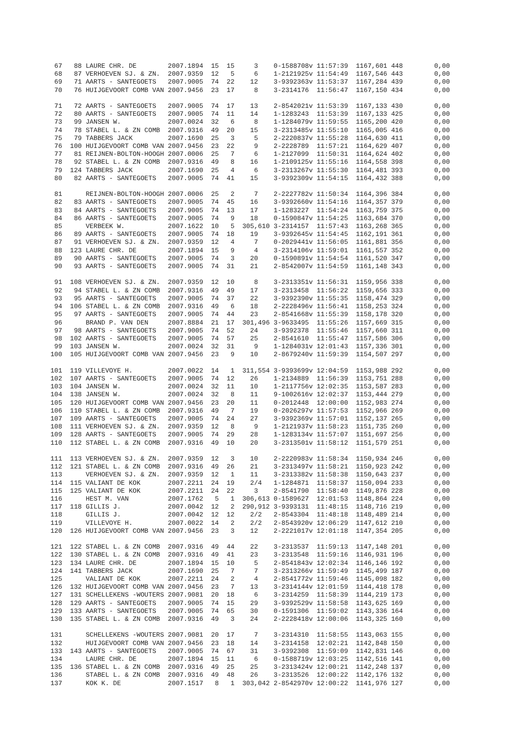67   88 LAURE CHR. DE        2007.1894  15  15     3    0-1588708v 11:57:39  1167,601 448        0,00
  68   87 VERHOEVEN SJ. & ZN.  2007.9359  12   5     6    1-2121925v 11:54:49  1167,546 443        0,00
  69   71 AARTS - SANTEGOETS   2007.9005  74  22    12    3-9392363v 11:53:37  1167,284 439        0,00
  70   76 HUIJGEVOORT COMB VAN 2007.9456  23  17     8    3-2314176  11:56:47  1167,150 434        0,00

  71   72 AARTS - SANTEGOETS   2007.9005  74  17    13    2-8542021v 11:53:39  1167,133 430        0,00
  72   80 AARTS - SANTEGOETS   2007.9005  74  11    14    1-1283243  11:53:39  1167,133 425        0,00
  73   99 JANSEN W.            2007.0024  32   6     8    1-1284079v 11:59:55  1165,200 420        0,00
  74   78 STABEL L. & ZN COMB  2007.9316  49  20    15    3-2313485v 11:55:10  1165,005 416        0,00
  75   79 TABBERS JACK         2007.1690  25   3     5    2-2220837v 11:55:28  1164,630 411        0,00
  76  100 HUIJGEVOORT COMB VAN 2007.9456  23  22     9    2-2228789  11:57:21  1164,629 407        0,00
  77   81 REIJNEN-BOLTON-HOOGH 2007.0006  25   7     6    1-2127099  11:50:31  1164,624 402        0,00
  78   92 STABEL L. & ZN COMB  2007.9316  49   8    16    1-2109125v 11:55:16  1164,558 398        0,00
  79  124 TABBERS JACK         2007.1690  25   4     6    3-2313267v 11:55:30  1164,481 393        0,00
  80   82 AARTS - SANTEGOETS   2007.9005  74  41    15    3-9392309v 11:54:15  1164,432 388        0,00

  81      REIJNEN-BOLTON-HOOGH 2007.0006  25   2     7    2-2227782v 11:50:34  1164,396 384        0,00
  82   83 AARTS - SANTEGOETS   2007.9005  74  45    16    3-9392660v 11:54:16  1164,357 379        0,00
  83   84 AARTS - SANTEGOETS   2007.9005  74  13    17    1-1283227  11:54:24  1163,759 375        0,00
  84   86 AARTS - SANTEGOETS   2007.9005  74   9    18    0-1590847v 11:54:25  1163,684 370        0,00
  85      VERBEEK W.           2007.1622  10   5  305,610 3-2314157  11:57:43  1163,268 365        0,00
  86   89 AARTS - SANTEGOETS   2007.9005  74  18    19    3-9392645v 11:54:45  1162,191 361        0,00
  87   91 VERHOEVEN SJ. & ZN.  2007.9359  12   4     7    0-2029441v 11:56:05  1161,881 356        0,00
  88  123 LAURE CHR. DE        2007.1894  15   9     4    3-2314106v 11:59:01  1161,557 352        0,00
  89   90 AARTS - SANTEGOETS   2007.9005  74   3    20    0-1590891v 11:54:54  1161,520 347        0,00
  90   93 AARTS - SANTEGOETS   2007.9005  74  31    21    2-8542007v 11:54:59  1161,148 343        0,00

  91  108 VERHOEVEN SJ. & ZN.  2007.9359  12  10     8    3-2313351v 11:56:31  1159,956 338        0,00
  92   94 STABEL L. & ZN COMB  2007.9316  49  49    17    3-2313458  11:56:22  1159,656 333        0,00
  93   95 AARTS - SANTEGOETS   2007.9005  74  37    22    3-9392390v 11:55:35  1158,474 329        0,00
  94  106 STABEL L. & ZN COMB  2007.9316  49   6    18    2-2228496v 11:56:41  1158,253 324        0,00
  95   97 AARTS - SANTEGOETS   2007.9005  74  44    23    2-8541668v 11:55:39  1158,178 320        0,00
  96      BRAND P. VAN DEN     2007.8884  21  17  301,496 3-9633495  11:55:26  1157,669 315        0,00
  97   98 AARTS - SANTEGOETS   2007.9005  74  52    24    3-9392378  11:55:46  1157,660 311        0,00
  98  102 AARTS - SANTEGOETS   2007.9005  74  57    25    2-8541610  11:55:47  1157,586 306        0,00
  99  103 JANSEN W.            2007.0024  32  31     9    1-1284031v 12:01:43  1157,336 301        0,00
 100  105 HUIJGEVOORT COMB VAN 2007.9456  23   9    10    2-8679240v 11:59:39  1154,507 297        0,00

 101  119 VILLEVOYE H.         2007.0022  14   1  311,554 3-9393699v 12:04:59  1153,988 292        0,00
 102  107 AARTS - SANTEGOETS   2007.9005  74  12    26    1-2134889  11:56:39  1153,751 288        0,00
 103  104 JANSEN W.            2007.0024  32  11    10    1-2117756v 12:02:35  1153,587 283        0,00
 104  138 JANSEN W.            2007.0024  32   8    11    9-1002616v 12:02:37  1153,444 279        0,00
 105  120 HUIJGEVOORT COMB VAN 2007.9456  23  20    11    0-2012448  12:00:00  1152,983 274        0,00
 106  110 STABEL L. & ZN COMB  2007.9316  49   7    19    0-2026297v 11:57:53  1152,966 269        0,00
 107  109 AARTS - SANTEGOETS   2007.9005  74  24    27    3-9392369v 11:57:01  1152,137 265        0,00
 108  111 VERHOEVEN SJ. & ZN.  2007.9359  12   8     9    1-2121937v 11:58:23  1151,735 260        0,00
 109  128 AARTS - SANTEGOETS   2007.9005  74  29    28    1-1283134v 11:57:07  1151,697 256        0,00
 110  112 STABEL L. & ZN COMB  2007.9316  49  10    20    3-2313501v 11:58:12  1151,579 251        0,00

 111  113 VERHOEVEN SJ. & ZN.  2007.9359  12   3    10    2-2220983v 11:58:34  1150,934 246        0,00
 112  121 STABEL L. & ZN COMB  2007.9316  49  26    21    3-2313497v 11:58:21  1150,923 242        0,00
 113      VERHOEVEN SJ. & ZN.  2007.9359  12   1    11    3-2313382v 11:58:38  1150,643 237        0,00
 114  115 VALIANT DE KOK       2007.2211  24  19    2/4   1-1284871  11:58:37  1150,094 233        0,00
 115  125 VALIANT DE KOK       2007.2211  24  22     3    2-8541790  11:58:40  1149,876 228        0,00
 116      HEST M. VAN          2007.1762   5   1  306,613 0-1589627  12:01:53  1148,864 224        0,00
 117  118 GILLIS J.            2007.0042  12   2  290,912 3-9393131  11:48:15  1148,716 219        0,00
 118      GILLIS J.            2007.0042  12  12    2/2   2-8543304  11:48:18  1148,489 214        0,00
 119      VILLEVOYE H.         2007.0022  14   2    2/2   2-8543920v 12:06:29  1147,612 210        0,00
 120  126 HUIJGEVOORT COMB VAN 2007.9456  23   3    12    2-2221017v 12:01:18  1147,354 205        0,00

 121  122 STABEL L. & ZN COMB  2007.9316  49  44    22    3-2313537  11:59:13  1147,148 201        0,00
 122  130 STABEL L. & ZN COMB  2007.9316  49  41    23    3-2313548  11:59:16  1146,931 196        0,00
 123  134 LAURE CHR. DE        2007.1894  15  10     5    2-8541843v 12:02:34  1146,146 192        0,00
 124  141 TABBERS JACK         2007.1690  25   7     7    3-2313266v 11:59:49  1145,499 187        0,00
 125      VALIANT DE KOK       2007.2211  24   2     4    2-8541772v 11:59:46  1145,098 182        0,00
 126  132 HUIJGEVOORT COMB VAN 2007.9456  23   7    13    3-2314144v 12:01:59  1144,418 178        0,00
 127  131 SCHELLEKENS -WOUTERS 2007.9081  20  18     6    3-2314259  11:58:39  1144,219 173        0,00
 128  129 AARTS - SANTEGOETS   2007.9005  74  15    29    3-9392529v 11:58:58  1143,625 169        0,00
 129  133 AARTS - SANTEGOETS   2007.9005  74  65    30    0-1591306  11:59:02  1143,336 164        0,00
 130  135 STABEL L. & ZN COMB  2007.9316  49   3    24    2-2228418v 12:00:06  1143,325 160        0,00

 131      SCHELLEKENS -WOUTERS 2007.9081  20  17     7    3-2314310  11:58:55  1143,063 155        0,00
 132      HUIJGEVOORT COMB VAN 2007.9456  23  18    14    3-2314158  12:02:21  1142,848 150        0,00
 133  143 AARTS - SANTEGOETS   2007.9005  74  67    31    3-9392308  11:59:09  1142,831 146        0,00
 134      LAURE CHR. DE        2007.1894  15  11     6    0-1588719v 12:03:25  1142,516 141        0,00
 135  136 STABEL L. & ZN COMB  2007.9316  49  25    25    3-2313424v 12:00:21  1142,248 137        0,00
 136      STABEL L. & ZN COMB  2007.9316  49  48    26    3-2313526  12:00:22  1142,176 132        0,00
 137      KOK K. DE            2007.1517   8   1  303,042 2-8542970v 12:00:22  1141,976 127        0,00